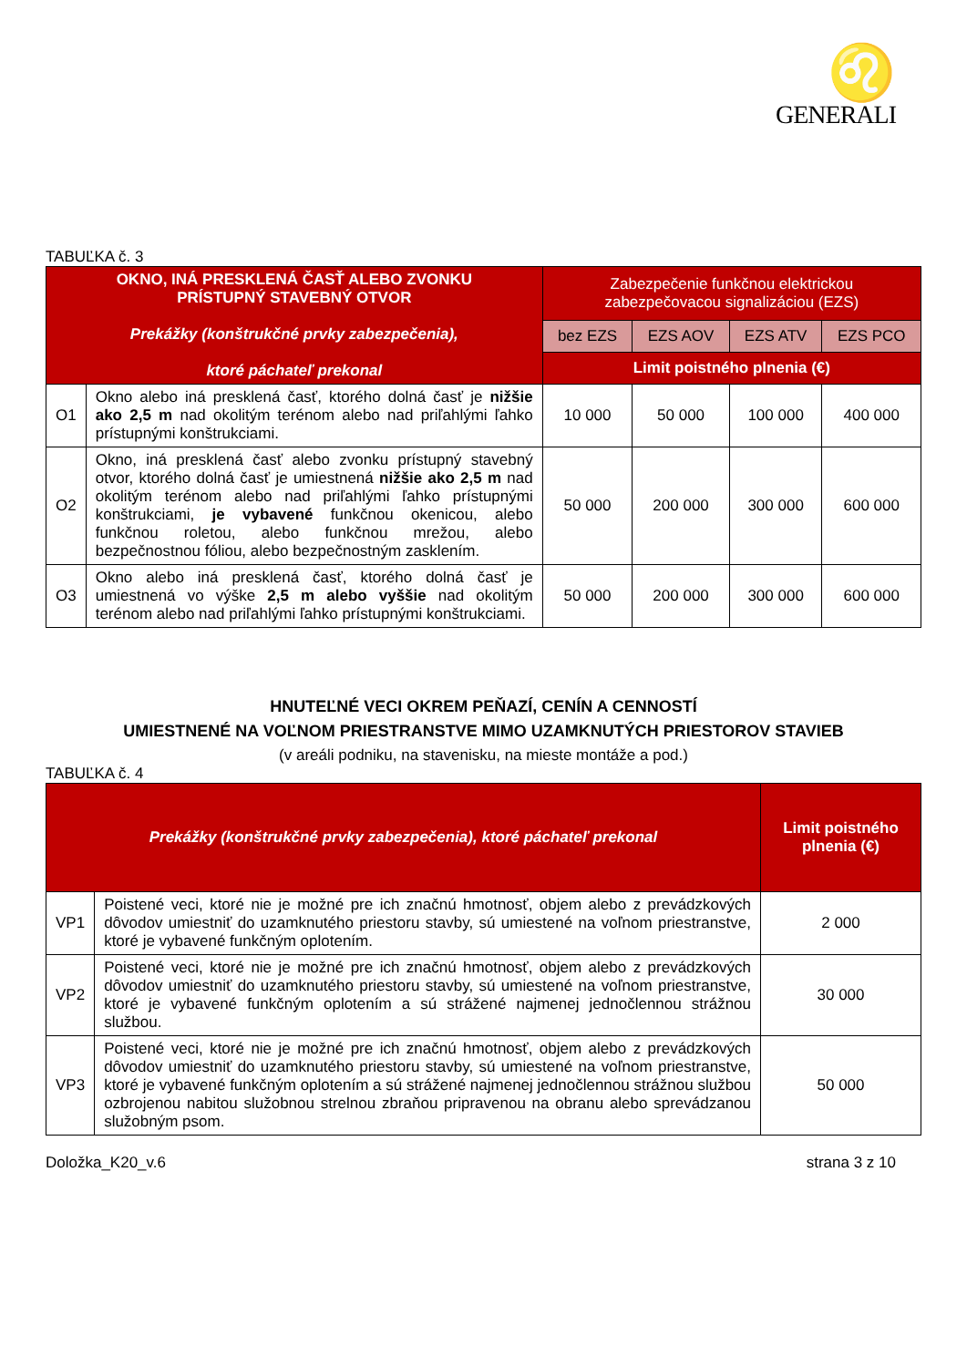♌
GENERALI
TABUĽKA č. 3
| OKNO, INÁ PRESKLENÁ ČASŤ ALEBO ZVONKU PRÍSTUPNÝ STAVEBNÝ OTVOR Prekážky (konštrukčné prvky zabezpečenia), ktoré páchateľ prekonal | | Zabezpečenie funkčnou elektrickou zabezpečovacou signalizáciou (EZS) | | | |
| --- | --- | --- | --- | --- | --- |
| | | bez EZS | EZS AOV | EZS ATV | EZS PCO |
| | | Limit poistného plnenia (€) | | | |
| O1 | Okno alebo iná presklená časť, ktorého dolná časť je nižšie ako 2,5 m nad okolitým terénom alebo nad priľahlými ľahko prístupnými konštrukciami. | 10 000 | 50 000 | 100 000 | 400 000 |
| O2 | Okno, iná presklená časť alebo zvonku prístupný stavebný otvor, ktorého dolná časť je umiestnená nižšie ako 2,5 m nad okolitým terénom alebo nad priľahlými ľahko prístupnými konštrukciami, je vybavené funkčnou okenicou, alebo funkčnou roletou, alebo funkčnou mrežou, alebo bezpečnostnou fóliou, alebo bezpečnostným zasklením. | 50 000 | 200 000 | 300 000 | 600 000 |
| O3 | Okno alebo iná presklená časť, ktorého dolná časť je umiestnená vo výške 2,5 m alebo vyššie nad okolitým terénom alebo nad priľahlými ľahko prístupnými konštrukciami. | 50 000 | 200 000 | 300 000 | 600 000 |
HNUTEĽNÉ VECI OKREM PEŇAZÍ, CENÍN A CENNOSTÍ
UMIESTNENÉ NA VOĽNOM PRIESTRANSTVE MIMO UZAMKNUTÝCH PRIESTOROV STAVIEB
(v areáli podniku, na stavenisku, na mieste montáže a pod.)
TABUĽKA č. 4
| Prekážky (konštrukčné prvky zabezpečenia), ktoré páchateľ prekonal | | Limit poistného plnenia (€) |
| --- | --- | --- |
| VP1 | Poistené veci, ktoré nie je možné pre ich značnú hmotnosť, objem alebo z prevádzkových dôvodov umiestniť do uzamknutého priestoru stavby, sú umiestené na voľnom priestranstve, ktoré je vybavené funkčným oplotením. | 2 000 |
| VP2 | Poistené veci, ktoré nie je možné pre ich značnú hmotnosť, objem alebo z prevádzkových dôvodov umiestniť do uzamknutého priestoru stavby, sú umiestené na voľnom priestranstve, ktoré je vybavené funkčným oplotením a sú strážené najmenej jednočlennou strážnou službou. | 30 000 |
| VP3 | Poistené veci, ktoré nie je možné pre ich značnú hmotnosť, objem alebo z prevádzkových dôvodov umiestniť do uzamknutého priestoru stavby, sú umiestené na voľnom priestranstve, ktoré je vybavené funkčným oplotením a sú strážené najmenej jednočlennou strážnou službou ozbrojenou nabitou služobnou strelnou zbraňou pripravenou na obranu alebo sprevádzanou služobným psom. | 50 000 |
Doložka_K20_v.6 strana 3 z 10